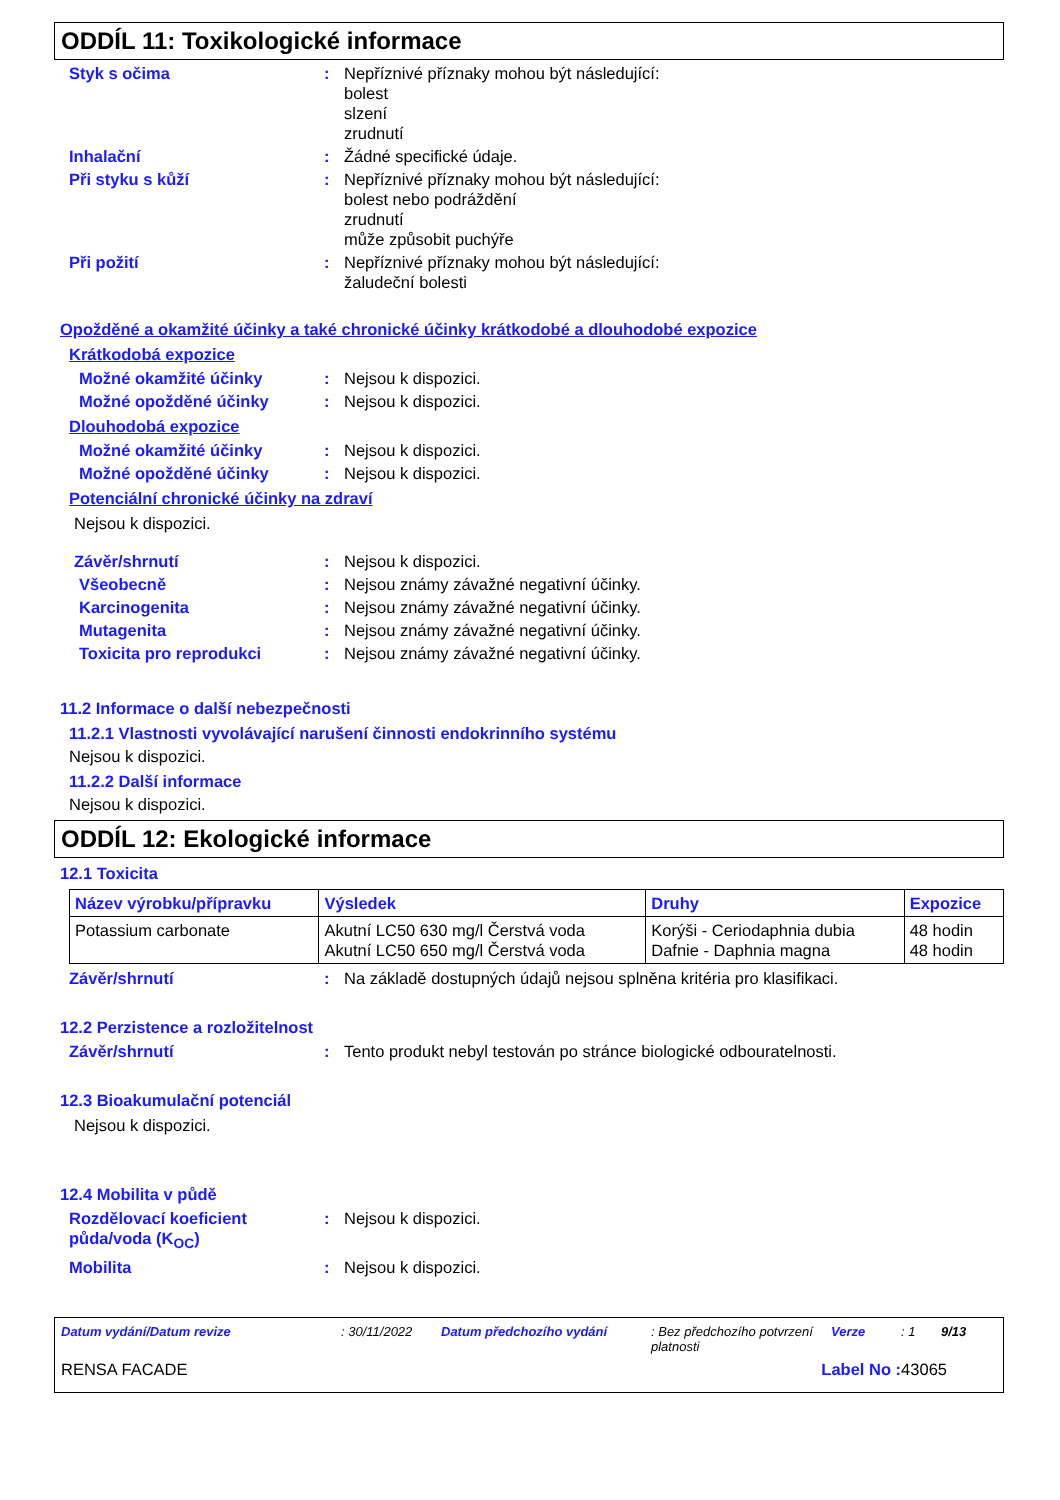ODDÍL 11: Toxikologické informace
Styk s očima : Nepříznivé příznaky mohou být následující:
bolest
slzení
zrudnutí
Inhalační : Žádné specifické údaje.
Při styku s kůží : Nepříznivé příznaky mohou být následující:
bolest nebo podráždění
zrudnutí
může způsobit puchýře
Při požití : Nepříznivé příznaky mohou být následující:
žaludeční bolesti
Opožděné a okamžité účinky a také chronické účinky krátkodobé a dlouhodobé expozice
Krátkodobá expozice
Možné okamžité účinky : Nejsou k dispozici.
Možné opožděné účinky : Nejsou k dispozici.
Dlouhodobá expozice
Možné okamžité účinky : Nejsou k dispozici.
Možné opožděné účinky : Nejsou k dispozici.
Potenciální chronické účinky na zdraví
Nejsou k dispozici.
Závěr/shrnutí : Nejsou k dispozici.
Všeobecně : Nejsou známy závažné negativní účinky.
Karcinogenita : Nejsou známy závažné negativní účinky.
Mutagenita : Nejsou známy závažné negativní účinky.
Toxicita pro reprodukci : Nejsou známy závažné negativní účinky.
11.2 Informace o další nebezpečnosti
11.2.1 Vlastnosti vyvolávající narušení činnosti endokrinního systému
Nejsou k dispozici.
11.2.2 Další informace
Nejsou k dispozici.
ODDÍL 12: Ekologické informace
12.1 Toxicita
| Název výrobku/přípravku | Výsledek | Druhy | Expozice |
| --- | --- | --- | --- |
| Potassium carbonate | Akutní LC50 630 mg/l Čerstvá voda Akutní LC50 650 mg/l Čerstvá voda | Korýši - Ceriodaphnia dubia Dafnie - Daphnia magna | 48 hodin 48 hodin |
Závěr/shrnutí : Na základě dostupných údajů nejsou splněna kritéria pro klasifikaci.
12.2 Perzistence a rozložitelnost
Závěr/shrnutí : Tento produkt nebyl testován po stránce biologické odbouratelnosti.
12.3 Bioakumulační potenciál
Nejsou k dispozici.
12.4 Mobilita v půdě
Rozdělovací koeficient půda/voda (K<sub>OC</sub>)
: Nejsou k dispozici.
Mobilita : Nejsou k dispozici.
Datum vydání/Datum revize: 30/11/2022 Datum předchozího vydání: Bez předchozího potvrzení platnosti Verze: 1 9/13
RENSA FACADE Label No : 43065